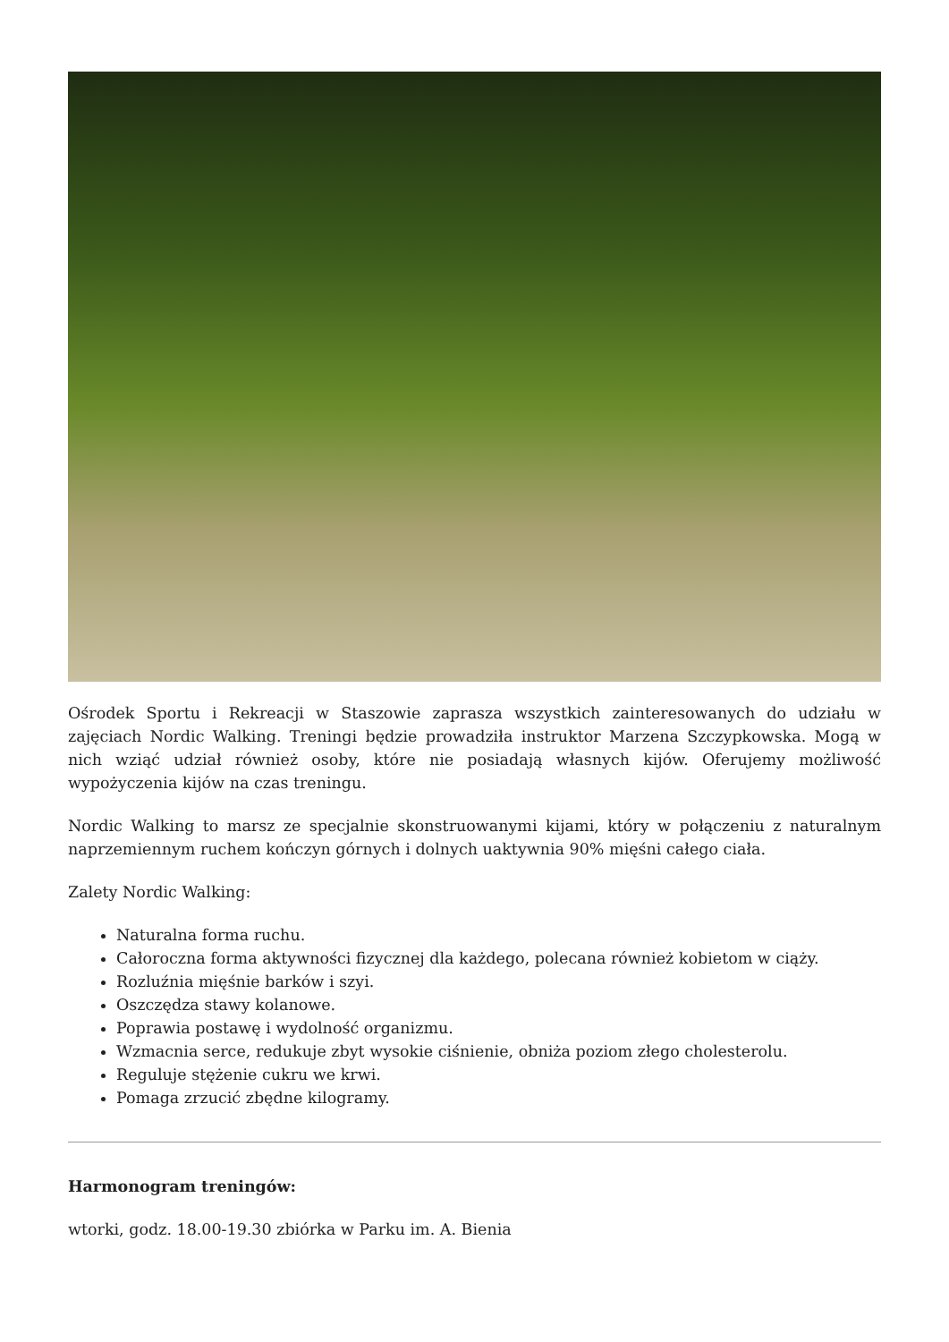Ośrodek Sportu i Rekreacji w Staszowie zaprasza wszystkich zainteresowanych do udziału w zajęciach Nordic Walking. Treningi będzie prowadziła instruktor Marzena Szczypkowska. Mogą w nich wziąć udział również osoby, które nie posiadają własnych kijów. Oferujemy możliwość wypożyczenia kijów na czas treningu.
Nordic Walking to marsz ze specjalnie skonstruowanymi kijami, który w połączeniu z naturalnym naprzemiennym ruchem kończyn górnych i dolnych uaktywnia 90% mięśni całego ciała.
Zalety Nordic Walking:
Naturalna forma ruchu.
Całoroczna forma aktywności fizycznej dla każdego, polecana również kobietom w ciąży.
Rozluźnia mięśnie barków i szyi.
Oszczędza stawy kolanowe.
Poprawia postawę i wydolność organizmu.
Wzmacnia serce, redukuje zbyt wysokie ciśnienie, obniża poziom złego cholesterolu.
Reguluje stężenie cukru we krwi.
Pomaga zrzucić zbędne kilogramy.
Harmonogram treningów:
wtorki, godz. 18.00-19.30 zbiórka w Parku im. A. Bienia